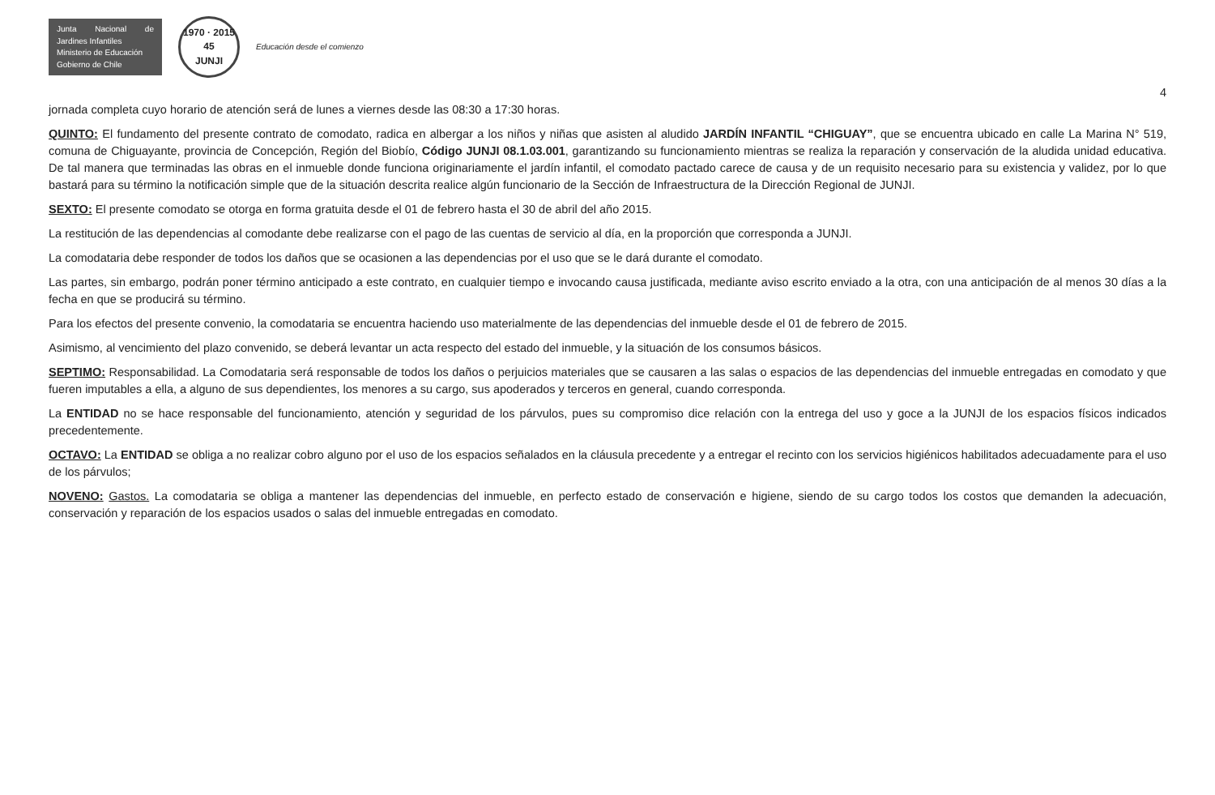Junta Nacional de Jardines Infantiles
Ministerio de Educación
Gobierno de Chile
1970 · 2015
45
JUNJI
Educación desde el comienzo
4
jornada completa cuyo horario de atención será de lunes a viernes desde las 08:30 a 17:30 horas.
QUINTO: El fundamento del presente contrato de comodato, radica en albergar a los niños y niñas que asisten al aludido JARDÍN INFANTIL “CHIGUAY”, que se encuentra ubicado en calle La Marina N° 519, comuna de Chiguayante, provincia de Concepción, Región del Biobío, Código JUNJI 08.1.03.001, garantizando su funcionamiento mientras se realiza la reparación y conservación de la aludida unidad educativa. De tal manera que terminadas las obras en el inmueble donde funciona originariamente el jardín infantil, el comodato pactado carece de causa y de un requisito necesario para su existencia y validez, por lo que bastará para su término la notificación simple que de la situación descrita realice algún funcionario de la Sección de Infraestructura de la Dirección Regional de JUNJI.
SEXTO: El presente comodato se otorga en forma gratuita desde el 01 de febrero hasta el 30 de abril del año 2015.
La restitución de las dependencias al comodante debe realizarse con el pago de las cuentas de servicio al día, en la proporción que corresponda a JUNJI.
La comodataria debe responder de todos los daños que se ocasionen a las dependencias por el uso que se le dará durante el comodato.
Las partes, sin embargo, podrán poner término anticipado a este contrato, en cualquier tiempo e invocando causa justificada, mediante aviso escrito enviado a la otra, con una anticipación de al menos 30 días a la fecha en que se producirá su término.
Para los efectos del presente convenio, la comodataria se encuentra haciendo uso materialmente de las dependencias del inmueble desde el 01 de febrero de 2015.
Asimismo, al vencimiento del plazo convenido, se deberá levantar un acta respecto del estado del inmueble, y la situación de los consumos básicos.
SEPTIMO: Responsabilidad. La Comodataria será responsable de todos los daños o perjuicios materiales que se causaren a las salas o espacios de las dependencias del inmueble entregadas en comodato y que fueren imputables a ella, a alguno de sus dependientes, los menores a su cargo, sus apoderados y terceros en general, cuando corresponda.
La ENTIDAD no se hace responsable del funcionamiento, atención y seguridad de los párvulos, pues su compromiso dice relación con la entrega del uso y goce a la JUNJI de los espacios físicos indicados precedentemente.
OCTAVO: La ENTIDAD se obliga a no realizar cobro alguno por el uso de los espacios señalados en la cláusula precedente y a entregar el recinto con los servicios higiénicos habilitados adecuadamente para el uso de los párvulos;
NOVENO: Gastos. La comodataria se obliga a mantener las dependencias del inmueble, en perfecto estado de conservación e higiene, siendo de su cargo todos los costos que demanden la adecuación, conservación y reparación de los espacios usados o salas del inmueble entregadas en comodato.